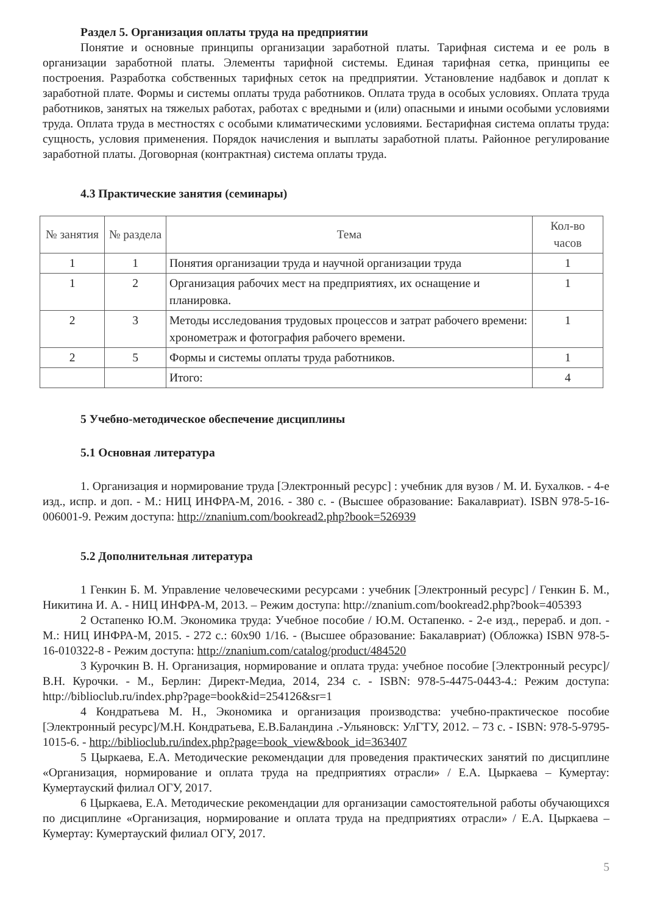Раздел 5. Организация оплаты труда на предприятии
Понятие и основные принципы организации заработной платы. Тарифная система и ее роль в организации заработной платы. Элементы тарифной системы. Единая тарифная сетка, принципы ее построения. Разработка собственных тарифных сеток на предприятии. Установление надбавок и доплат к заработной плате. Формы и системы оплаты труда работников. Оплата труда в особых условиях. Оплата труда работников, занятых на тяжелых работах, работах с вредными и (или) опасными и иными особыми условиями труда. Оплата труда в местностях с особыми климатическими условиями. Бестарифная система оплаты труда: сущность, условия применения. Порядок начисления и выплаты заработной платы. Районное регулирование заработной платы. Договорная (контрактная) система оплаты труда.
4.3 Практические занятия (семинары)
| № занятия | № раздела | Тема | Кол-во часов |
| --- | --- | --- | --- |
| 1 | 1 | Понятия организации труда и научной организации труда | 1 |
| 1 | 2 | Организация рабочих мест на предприятиях, их оснащение и планировка. | 1 |
| 2 | 3 | Методы исследования трудовых процессов и затрат рабочего времени: хронометраж и фотография рабочего времени. | 1 |
| 2 | 5 | Формы и системы оплаты труда работников. | 1 |
| | | Итого: | 4 |
5 Учебно-методическое обеспечение дисциплины
5.1 Основная литература
1. Организация и нормирование труда [Электронный ресурс] : учебник для вузов / М. И. Бухалков. - 4-е изд., испр. и доп. - М.: НИЦ ИНФРА-М, 2016. - 380 с. - (Высшее образование: Бакалавриат). ISBN 978-5-16-006001-9. Режим доступа: http://znanium.com/bookread2.php?book=526939
5.2 Дополнительная литература
1 Генкин Б. М. Управление человеческими ресурсами : учебник [Электронный ресурс] / Генкин Б. М., Никитина И. А. - НИЦ ИНФРА-М, 2013. – Режим доступа: http://znanium.com/bookread2.php?book=405393
2 Остапенко Ю.М. Экономика труда: Учебное пособие / Ю.М. Остапенко. - 2-е изд., перераб. и доп. - М.: НИЦ ИНФРА-М, 2015. - 272 с.: 60x90 1/16. - (Высшее образование: Бакалавриат) (Обложка) ISBN 978-5-16-010322-8 - Режим доступа: http://znanium.com/catalog/product/484520
3 Курочкин В. Н. Организация, нормирование и оплата труда: учебное пособие [Электронный ресурс]/ В.Н. Курочки. - М., Берлин: Директ-Медиа, 2014, 234 с. - ISBN: 978-5-4475-0443-4.: Режим доступа: http://biblioclub.ru/index.php?page=book&id=254126&sr=1
4 Кондратьева М. Н., Экономика и организация производства: учебно-практическое пособие [Электронный ресурс]/М.Н. Кондратьева, Е.В.Баландина .-Ульяновск: УлГТУ, 2012. – 73 с. - ISBN: 978-5-9795-1015-6. - http://biblioclub.ru/index.php?page=book_view&book_id=363407
5 Цыркаева, Е.А. Методические рекомендации для проведения практических занятий по дисциплине «Организация, нормирование и оплата труда на предприятиях отрасли» / Е.А. Цыркаева – Кумертау: Кумертауский филиал ОГУ, 2017.
6 Цыркаева, Е.А. Методические рекомендации для организации самостоятельной работы обучающихся по дисциплине «Организация, нормирование и оплата труда на предприятиях отрасли» / Е.А. Цыркаева – Кумертау: Кумертауский филиал ОГУ, 2017.
5